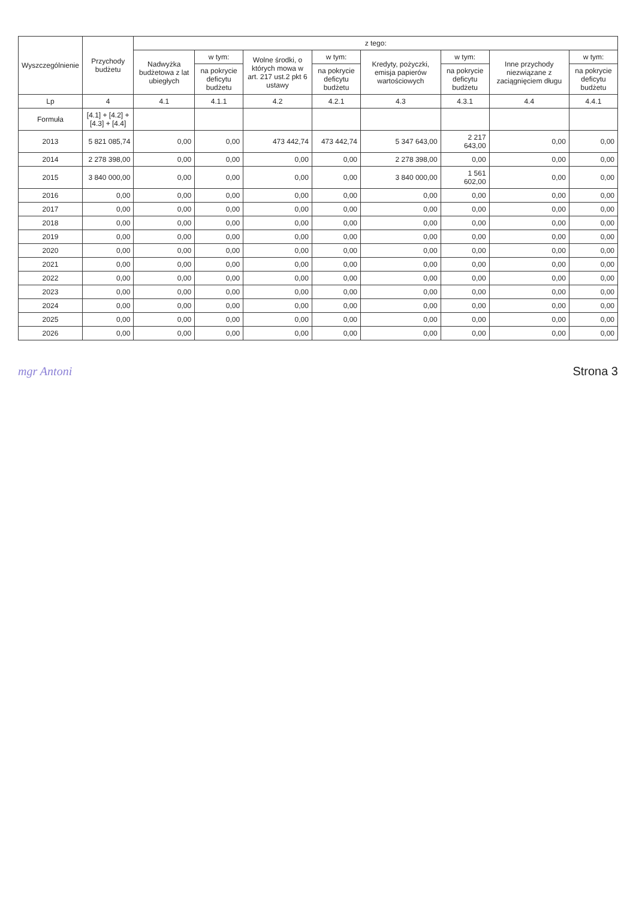| Wyszczególnienie | Przychody budżetu | z tego: | | | | | | | |
| --- | --- | --- | --- | --- | --- | --- | --- | --- | --- |
| | | Nadwyżka budżetowa z lat ubiegłych | w tym: | Wolne środki, o których mowa w art. 217 ust.2 pkt 6 ustawy | w tym: | Kredyty, pożyczki, emisja papierów wartościowych | w tym: | Inne przychody niezwiązane z zaciągnięciem długu | w tym: |
| | | | na pokrycie deficytu budżetu | | na pokrycie deficytu budżetu | | na pokrycie deficytu budżetu | | na pokrycie deficytu budżetu |
| Lp | 4 | 4.1 | 4.1.1 | 4.2 | 4.2.1 | 4.3 | 4.3.1 | 4.4 | 4.4.1 |
| Formuła | [4.1] + [4.2] + [4.3] + [4.4] | | | | | | | | |
| 2013 | 5 821 085,74 | 0,00 | 0,00 | 473 442,74 | 473 442,74 | 5 347 643,00 | 2 217 643,00 | 0,00 | 0,00 |
| 2014 | 2 278 398,00 | 0,00 | 0,00 | 0,00 | 0,00 | 2 278 398,00 | 0,00 | 0,00 | 0,00 |
| 2015 | 3 840 000,00 | 0,00 | 0,00 | 0,00 | 0,00 | 3 840 000,00 | 1 561 602,00 | 0,00 | 0,00 |
| 2016 | 0,00 | 0,00 | 0,00 | 0,00 | 0,00 | 0,00 | 0,00 | 0,00 | 0,00 |
| 2017 | 0,00 | 0,00 | 0,00 | 0,00 | 0,00 | 0,00 | 0,00 | 0,00 | 0,00 |
| 2018 | 0,00 | 0,00 | 0,00 | 0,00 | 0,00 | 0,00 | 0,00 | 0,00 | 0,00 |
| 2019 | 0,00 | 0,00 | 0,00 | 0,00 | 0,00 | 0,00 | 0,00 | 0,00 | 0,00 |
| 2020 | 0,00 | 0,00 | 0,00 | 0,00 | 0,00 | 0,00 | 0,00 | 0,00 | 0,00 |
| 2021 | 0,00 | 0,00 | 0,00 | 0,00 | 0,00 | 0,00 | 0,00 | 0,00 | 0,00 |
| 2022 | 0,00 | 0,00 | 0,00 | 0,00 | 0,00 | 0,00 | 0,00 | 0,00 | 0,00 |
| 2023 | 0,00 | 0,00 | 0,00 | 0,00 | 0,00 | 0,00 | 0,00 | 0,00 | 0,00 |
| 2024 | 0,00 | 0,00 | 0,00 | 0,00 | 0,00 | 0,00 | 0,00 | 0,00 | 0,00 |
| 2025 | 0,00 | 0,00 | 0,00 | 0,00 | 0,00 | 0,00 | 0,00 | 0,00 | 0,00 |
| 2026 | 0,00 | 0,00 | 0,00 | 0,00 | 0,00 | 0,00 | 0,00 | 0,00 | 0,00 |
mgr Antoni Strona 3